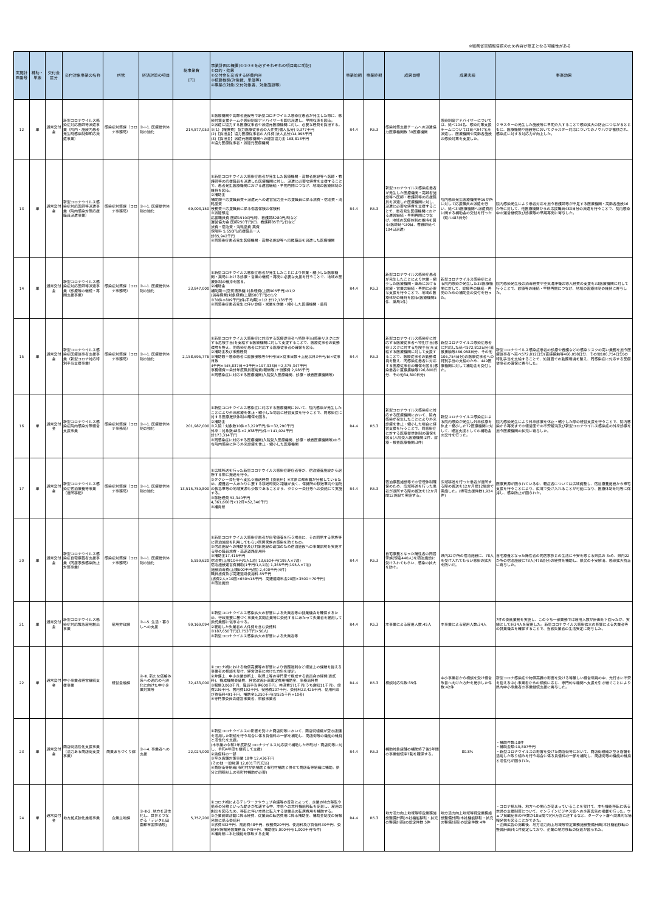※総務省実績報告前のため内容が修正となる可能性がある
| 実施計画番号 | 補助・単独 | 交付金区分 | 交付対象事業の名称 | 所管 | 経済対策の項目 | 総事業費 （円） | 事業計画の概要(①②③④を必ずそれぞれの項目毎に明記) ①目的・効果 ②交付金を充当する経費内容 ③積算根拠(対象数、単価等) ④事業の対象(交付対象者、対象施設等) | 事業始期 | 事業終期 | 成果目標 | 成果実績 | 事業効果 |
| --- | --- | --- | --- | --- | --- | --- | --- | --- | --- | --- | --- | --- |
| 12 | 単 | 通常交付金 | 新型コロナウイルス感染症対応医師等派遣事業（院内・施設内患者発生時感染制御即応派遣事業） | 感染症対策課（コロナ事務局） | ③-Ⅰ-1. 医療提供体制の強化 | 214,877,053 | ①医療機関や高齢者施設等で新型コロナウイルス感染症患者が発生した際に、感染対策支援チームや感染制御アドバイザーを即応派遣し、早期収束を図る。 ②派遣に協力する医療従事者や派遣元医療機関に対し、必要な経費を負担する。 ③(1)【報償費】協力医療従事者の人件費(個人払分) 9,377千円 (2)【負担金】協力医療従事者の人件費(法人払分)14,995千円 (3)【負担金】派遣元医療機関への運営協力金 168,813千円 ④協力医療従事者・派遣元医療機関 | R4.4 | R5.3 | 感染対策支援チームへの派遣協力医療機関数 30医療機関 | 感染制御アドバイザーについては、延べ104名、感染対策支援チームについては延べ947名を派遣し、医療機関や高齢者施設の感染対策を支援した。 | クラスターの発生した施設等に早期介入することで感染拡大の防止につながるとともに、医療機関や施設等においてクラスター対応についてのノウハウが蓄積され、感染症に対する対応力が向上した。 |
| 13 | 単 | 通常交付金 | 新型コロナウイルス感染症対応医師等派遣事業（院内感染対策応援職員派遣事業） | 感染症対策課（コロナ事務局） | ③-Ⅰ-1. 医療提供体制の強化 | 69,003,150 | ①新型コロナウイルス感染症患者が発生した医療機関・高齢者施設等へ医師・看護師等の応援職員を派遣した医療機関に対し、派遣に必要な経費を支援することで、患者発生医療機関における運営継続・早期再開につなげ、地域の医療体制の維持を図る。 ②補助金 補助額＝応援職員費＋派遣元への運営協力金＋応援職員に係る旅費・宿泊費・消耗品費 役務費＝応援職員に係る傷害保険の保険料 ③派遣想定 応援職員費 医師15100円/時、看護師8280円/時など 運営協力金 医師250千円/日、看護師85千円/日など 旅費・宿泊費・消耗品費 実費 保険料 5,650円/応援職員一人 計85,942千円 ④同感染症患者発生医療機関・高齢者施設等へ応援職員を派遣した医療機関 | R4.4 | R5.3 | 新型コロナウイルス感染症患者が発生した医療機関・高齢者施設等へ医師・看護師等の応援職員を派遣した医療機関に対し、派遣に必要な経費を支援することで、患者発生医療機関における運営継続・早期再開につなげ、地域の医療体制の維持を図る(医師延べ30日、看護師延べ104日派遣) | 院内感染発生医療機関等16か所に対して応援職員の派遣を行い、延べ34医療機関へ派遣費用に関する補助金の交付を行った（延べ483日分） | 院内感染発生により患者対応を担う看護師等が不足する医療機関・高齢者施設16か所に対して、他医療機関からの応援職員483日分の派遣を行うことで、院内感染中の運営継続及び診療等の早期再開に寄与した。 |
| 14 | 単 | 通常交付金 | 新型コロナウイルス感染症対応医師等派遣事業（診療等の継続・再開支援事業） | 感染症対策課（コロナ事務局） | ③-Ⅰ-1. 医療提供体制の強化 | 23,847,000 | ①新型コロナウイルス感染症患者が発生したことにより休業・縮小した医療機関・薬局における診療・営業の継続・再開に必要な支援を行うことで、地域の医療体制の維持を図る。 ②補助金 補助額＝(空気清浄機)対象経費(上限905千円)の1/2 (消毒経費)対象経費(上限600千円)の1/2 ③30件×809千円(件/平均額)×1/2 計12,135千円 ④同感染症患者発生に伴い診療・営業を休業・縮小した医療機関・薬局 | R4.4 | R5.3 | 新型コロナウイルス感染症患者が発生したことにより休業・縮小した医療機関・薬局における診療・営業の継続・再開に必要な支援を行うことで、地域の医療体制の維持を図る(医療機関5件、薬局1件) | 新型コロナウイルス感染症による院内感染が発生した33医療機関に対して、診療等の継続・再開のための補助金の交付を行った。 | 院内感染発生後の消毒経費や空気清浄機の導入経費の支援を33医療機関に対して行うことで、診療等の継続・早期再開につなげ、地域の医療体制の維持に寄与した。 |
| 15 | 単 | 通常交付金 | 新型コロナウイルス感染症医療従事者支援事業（新型コロナ対応特別手当支援事業） | 感染症対策課（コロナ事務局） | ③-Ⅰ-1. 医療提供体制の強化 | 2,158,695,776 | ①新型コロナウイルス感染症に対応する医療従事者へ特別手当(感染リスクに対する危険手当)を支給する医療機関に対して支援することで、医療従事者の勤務環境を整え、同感染症患者に対応する医療従事者の確保を図る。 ②補助金及び事務経費 ③補助額＝感染患者に直接接触等4千円/日×従事日数＋上記以外3千円/日×従事日数 4千円×445,837日＋3千円×197,333日＝2,375,347千円 事務経費＝会計年度職員雇用費(報酬等)＋役務費 2,985千円 ④同感染症に対応する医療機関(入院受入医療機関、診療・検査医療機関等) | R4.4 | R5.3 | 新型コロナウイルス感染症に対応する医療従事者へ特別手当(感染リスクに対する危険手当)を支給する医療機関に対して支援することで、医療従事者の勤務環境を整え、同感染症患者に対応する医療従事者の確保を図る(感染患者に直接接触等196,800日分、その他34,800日分) | 新型コロナウイルス感染症患者に対応した延べ572,812日分(直接接触等466,058日分、その他106,754日分)の医療従事者への特別手当の支給のため、449医療機関に対して補助金を交付した。 | 新型コロナウイルス感染症患者の診療や看護などの感染リスクの高い業務を担う医療従事者へ延べ572,812日分(直接接触等466,058日分、その他106,754日分)の特別手当を支給することで、処遇面での勤務環境を整え、同感染症に対応する医療従事者の確保に寄与した。 |
| 16 | 単 | 通常交付金 | 新型コロナウイルス感染症院内感染対策経営支援事業 | 感染症対策課（コロナ事務局） | ③-Ⅰ-1. 医療提供体制の強化 | 201,987,000 | ①新型コロナウイルス感染症に対応する医療機関において、院内感染が発生したことにより外来診療を休止・縮小した場合に経営支援を行うことで、同感染症に対する医療提供体制の確保を図る。 ②補助金 ③入院：対象数10件×3,229千円/件＝32,290千円 外来：対象数48件×2,938千円/件＝141,024千円 計173,314千円 ④同感染症に対応する医療機関(入院受入医療機関、診療・検査医療機関等)のうち院内感染に伴う外来診療を休止・縮小した医療機関 | R4.4 | R5.3 | 新型コロナウイルス感染症に対応する医療機関において、院内感染が発生したことにより外来診療を休止・縮小した場合に経営支援を行うことで、同感染症に対する医療提供体制の確保を図る(入院受入医療機関:2件、診療・検査医療機関:3件) | 新型コロナウイルス感染症による院内感染が発生し外来診療を休止・縮小した72医療機関に対して、経営支援としての補助金の交付を行った。 | 院内感染発生により外来診療を休止・縮小した際の経営支援を行うことで、院内感染から再開までの経営面での不安解消及び新型コロナウイルス感染症の外来診療を担う医療機関の拡充に寄与した。 |
| 17 | 単 | 通常交付金 | 新型コロナウイルス感染症宿泊療養等事業（退所移動） | 感染症対策課（コロナ事務局） | ③-Ⅰ-1. 医療提供体制の強化 | 13,515,759,800 | ①広域移送を行った新型コロナウイルス感染症軽症者等が、宿泊療養施設から退所する際に搬送を行う。 ②タクシー会社等へ支払う搬送経費【委託料】※本県は都市圏が分散しているため、療養者一人あたりに要する移送時間と距離が長く、保健所の移送車両や消防の救急車等の地域資源も少数であることから、タクシー会社等への委託にて実施する。 ③移送経費 52,340千円 4,361,660円×12月≒52,340千円 ④福島県 | R4.4 | R5.3 | 宿泊療養施設等での管理体制確保のため、広域移送を行った患者が退所する際の搬送を12か月間12施設で実施する。 | 広域移送を行った患者が退所する際の搬送を12か月間12施設で実施した。(帰宅支援件数1,924件) | 医療資源が限られている中、軽症者については広域調整し、宿泊療養施設から帰宅支援を行うことにより、広域で受け入れることが可能になり、医療体制を均等に保持し、感染防止が図られた。 |
| 20 | 単 | 通常交付金 | 新型コロナウイルス感染症自宅療養者支援事業（同居家族感染防止対策事業） | 感染症対策課（コロナ事務局） | ③-Ⅰ-1. 医療提供体制の強化 | 5,559,620 | ①新型コロナウイルス感染症患者が自宅療養を行う場合に、その同居する家族等に宿泊施設を利用してもらい同居家族の感染を防ぐもの。 ②宿泊施設への補助金及び対象施設の追加のため宿泊施設への事業説明を実施する際の職員旅費・高速道路使用料 ③補助金17,415千円 宿泊費(上限10千円/1人1泊) 13,650千円(195人×7泊) 宿泊施設運営費補助(1千円/1人1泊) 1,365千円(195人×7泊) 施設消毒費(上限600千円/回) 2,400千円(4件) 職員旅費及び高速道路使用料 85千円 (旅費2人×10回×650≒15千円、高速道路料金20回×3500＝70千円) ④宿泊施設 | R4.4 | R5.3 | 自宅療養となった陽性者の同居家族(想定440人)を宿泊施設に受け入れてもらい、感染の拡大を防ぐ。 | 県内22か所の宿泊施設に、78人を受け入れてもらい感染の拡大を防いだ。 | 自宅療養となった陽性者の同居家族との生活に不安を感じる県民の ため、県内22か所の宿泊施設に78人(478泊分)の経費を補助し、県民の不安解消、感染拡大防止に寄与した。 |
| 21 | 単 | 通常交付金 | 新型コロナウイルス感染症対応緊急雇用創出事業 | 雇用労政課 | ③-Ⅰ-5. 生活・暮らしへの支援 | 99,169,094 | ①新型コロナウイルス感染拡大の影響による失業者等の就業機会を確保するため、行政需要に基づく事業を民間企業等に委託するにあたって失業者を雇用して委託業務に従事させる。 ②雇用した失業者の人件費を含む委託料 ③187,650千円(3,753千円×50人) ④新型コロナウイルス感染拡大の影響による失業者等 | R4.4 | R5.3 | 本事業による雇用人数:45人 | 本事業による雇用人数:34人 | 7件の委託業務を実施し、このうち一部業務では雇用人数が計画を下回ったが、実績として計34人を雇用した。新型コロナウイルス感染拡大の影響による失業者等の就業機会を確保することで、当該失業者の生活安定に寄与した。 |
| 22 | 単 | 通常交付金 | 中小事業者経営継続支援事業 | 経営金融課 | ④-Ⅲ. 新たな価格体系への適応の円滑化に向けた中小企業対策等 | 32,433,000 | ①コロナ禍における物価高騰等の影響により債務過剰など経営上の課題を抱える事業者の相談を受け、経営改善に向けた方針を提示。 ②弁護士、中小企業診断士、税理士等の専門家で構成する委員会の経費(委託料)、構成機関会議費、経営改善計画策定費用補助金、事務局経費 ③報酬3,060千円、職員手当等600千円、共済費571千円(うち謝収11千円)、旅費236千円、需用費192千円、役務費207千円、委託料23,425千円、使用料及び賃借料491千円、補助金5,250千円(@525千円×10者) ④専門家委員会運営事業者、相談事業者 | R4.4 | R5.3 | 相談対応件数:35件 | 中小事業者から相談を受け経営改善へ向けた方針を提示した件数:42件 | 新型コロナ感染症や物価高騰の影響を受ける等厳しい経営環境の中、先行きに不安を抱える中小事業者からの相談に応じ、専門的な機関へ支援を引き継ぐことにより県内中小事業者の事業継続支援に寄与した。 |
| 23 | 単 | 通常交付金 | 商店街活性化支援事業 （活力ある商店街支援事業） | 商業まちづくり課 | ③-Ⅰ-4. 事業者への支援 | 22,024,000 | ①新型コロナウイルスの影響を受けた商店街等において、商店街組織が空き店舗を活用した取組を行う場合に係る賃借料の一部を補助し、商店街等の機能の維持と活性化を支援。 (本事業の令和2年度新型コロナウイルス対応版で補助した市町村・商店街等に対し、令和4年度も継続して支援) ②賃借料の一部 ③空き店舗対策事業 18件 12,436千円 (その他 一般財源 12,001千円充当) ④商店街等組織(市町村が県補助と市町村補助と併せて商店街等組織に補助。県分と同額以上の市町村補助が必要) | R4.4 | R5.3 | 補助対象店舗の補助終了後5年間の事業継続率7割を確保する。 | 80.8% | ・補助件数:18件 ・補助金額:10,807千円 ・新型コロナウイルスの影響を受けた商店街等において、商店街組織が空き店舗を活用した取り組みを行う場合に係る賃借料の一部を補助し、商店街等の機能の維持と活性化が図られた。 |
| 24 | 単 | 通常交付金 | 地方拠点強化推進事業 | 企業立地課 | ③-Ⅲ-2. 地方を活性化し、世界とつながる「デジタル田園都市国家構想」 | 5,757,200 | ①コロナ禍によるテレワークやウェブ会議等の普及によって、企業の地方移転や拠点の分散といった動きが加速する中、本県への本社機能移転を促進し、雇用の創出を図るため、移転に伴い本県に転入する従業員の転居費用を補助する。 ②企業誘致活動に係る経費、従業員の転居費用に係る補助金、補助金制度の情報発信に係る委託料 ③旅費432千円、需用費48千円、役務費20千円、使用料及び賃借料30千円、委託料(情報発信業務)5,748千円、補助金5,000千円(1,000千円*5件) ④福島県に本社機能を移転する企業 | R4.4 | R5.3 | 地方活力向上地域等特定業務施設整備計画(本社機能移転・拡充の整備計画)の認定件数 5件 | 地方活力向上地域等特定業務施設整備計画(本社機能移転・拡充の整備計画)の認定件数 4件 | ・コロナ禍以降、地方への関心が高まっていることを受けて、本社機能移転に係る本県の支援制度について、オンラインビジネス誌への企画広告の掲載を行った。ウェブ掲載記事のPV数が18日間で約4万回に達するなど、ターゲット層へ効果的な情報発信を図ることができた。 ・企画広告の掲載後、地方活力向上地域等特定業務施設整備計画(本社機能移転の整備計画)を1件認定しており、企業の地方移転の促進が図られた。 |